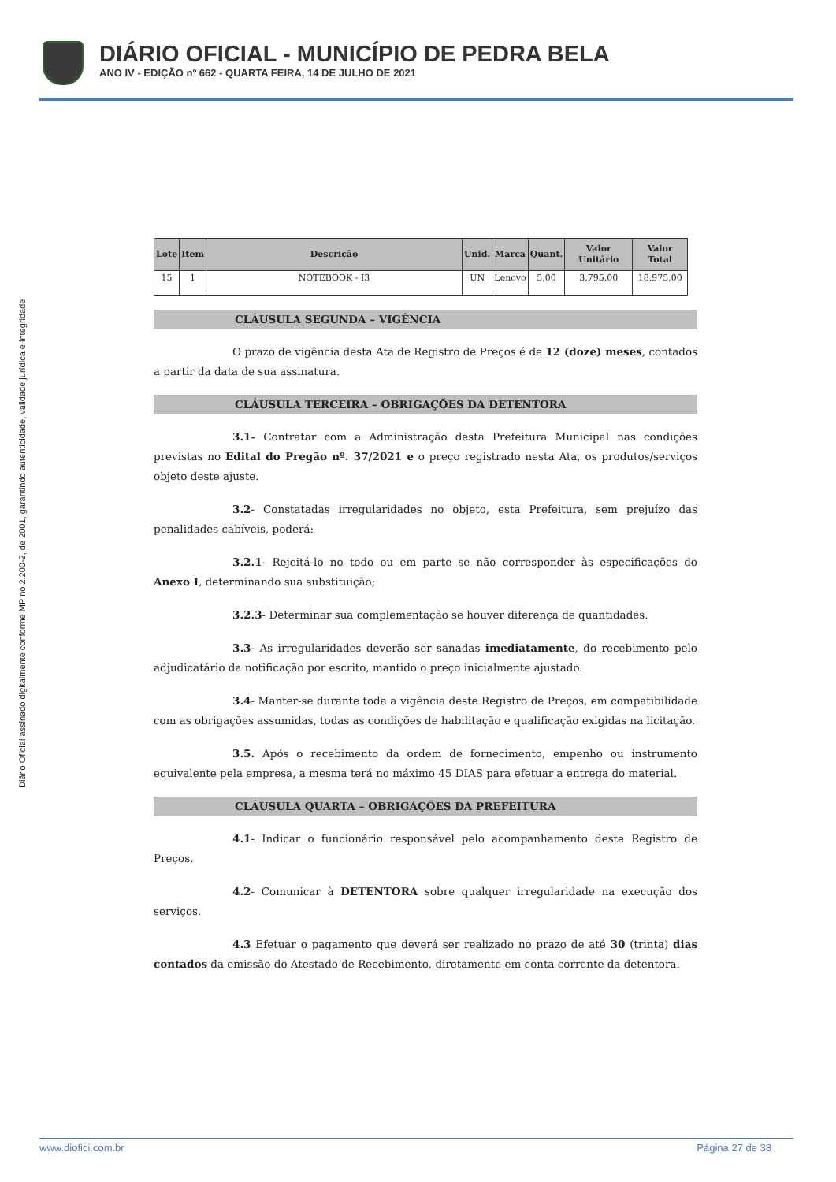DIÁRIO OFICIAL - MUNICÍPIO DE PEDRA BELA
ANO IV - EDIÇÃO nº 662 - QUARTA FEIRA, 14 DE JULHO DE 2021
Diário Oficial assinado digitalmente conforme MP no 2.200-2, de 2001, garantindo autenticidade, validade jurídica e integridade
| Lote | Item | Descrição | Unid. | Marca | Quant. | Valor Unitário | Valor Total |
| --- | --- | --- | --- | --- | --- | --- | --- |
| 15 | 1 | NOTEBOOK - I3 | UN | Lenovo | 5,00 | 3.795,00 | 18.975,00 |
CLÁUSULA SEGUNDA – VIGÊNCIA
O prazo de vigência desta Ata de Registro de Preços é de 12 (doze) meses, contados a partir da data de sua assinatura.
CLÁUSULA TERCEIRA – OBRIGAÇÕES DA DETENTORA
3.1- Contratar com a Administração desta Prefeitura Municipal nas condições previstas no Edital do Pregão nº. 37/2021 e o preço registrado nesta Ata, os produtos/serviços objeto deste ajuste.
3.2- Constatadas irregularidades no objeto, esta Prefeitura, sem prejuízo das penalidades cabíveis, poderá:
3.2.1- Rejeitá-lo no todo ou em parte se não corresponder às especificações do Anexo I, determinando sua substituição;
3.2.3- Determinar sua complementação se houver diferença de quantidades.
3.3- As irregularidades deverão ser sanadas imediatamente, do recebimento pelo adjudicatário da notificação por escrito, mantido o preço inicialmente ajustado.
3.4- Manter-se durante toda a vigência deste Registro de Preços, em compatibilidade com as obrigações assumidas, todas as condições de habilitação e qualificação exigidas na licitação.
3.5. Após o recebimento da ordem de fornecimento, empenho ou instrumento equivalente pela empresa, a mesma terá no máximo 45 DIAS para efetuar a entrega do material.
CLÁUSULA QUARTA – OBRIGAÇÕES DA PREFEITURA
4.1- Indicar o funcionário responsável pelo acompanhamento deste Registro de Preços.
4.2- Comunicar à DETENTORA sobre qualquer irregularidade na execução dos serviços.
4.3 Efetuar o pagamento que deverá ser realizado no prazo de até 30 (trinta) dias contados da emissão do Atestado de Recebimento, diretamente em conta corrente da detentora.
www.diofici.com.br Página 27 de 38